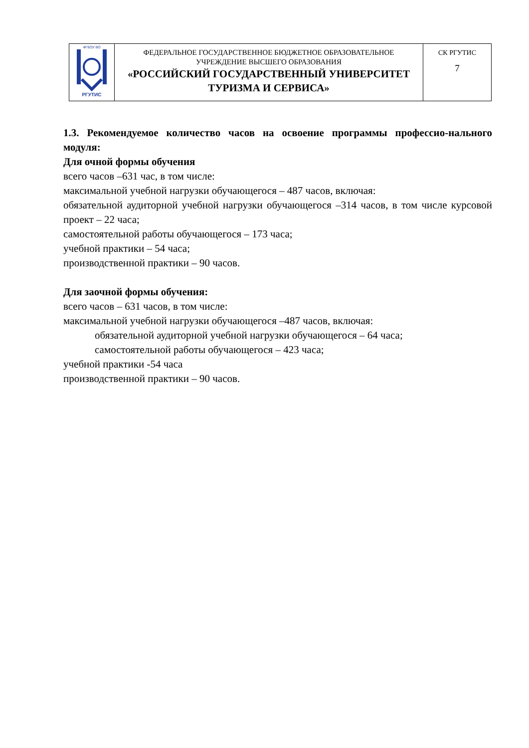| ФГБОУ ВО РГУТИС | ФЕДЕРАЛЬНОЕ ГОСУДАРСТВЕННОЕ БЮДЖЕТНОЕ ОБРАЗОВАТЕЛЬНОЕ УЧРЕЖДЕНИЕ ВЫСШЕГО ОБРАЗОВАНИЯ «РОССИЙСКИЙ ГОСУДАРСТВЕННЫЙ УНИВЕРСИТЕТ ТУРИЗМА И СЕРВИСА» | СК РГУТИС 7 |
1.3. Рекомендуемое количество часов на освоение программы профессио-нального модуля:
Для очной формы обучения
всего часов –631 час, в том числе:
максимальной учебной нагрузки обучающегося – 487 часов, включая:
обязательной аудиторной учебной нагрузки обучающегося –314 часов, в том числе курсовой проект – 22 часа;
самостоятельной работы обучающегося – 173 часа;
учебной практики – 54 часа;
производственной практики – 90 часов.
Для заочной формы обучения:
всего часов – 631 часов, в том числе:
максимальной учебной нагрузки обучающегося –487 часов, включая:
обязательной аудиторной учебной нагрузки обучающегося – 64 часа;
самостоятельной работы обучающегося – 423 часа;
учебной практики -54 часа
производственной практики – 90 часов.